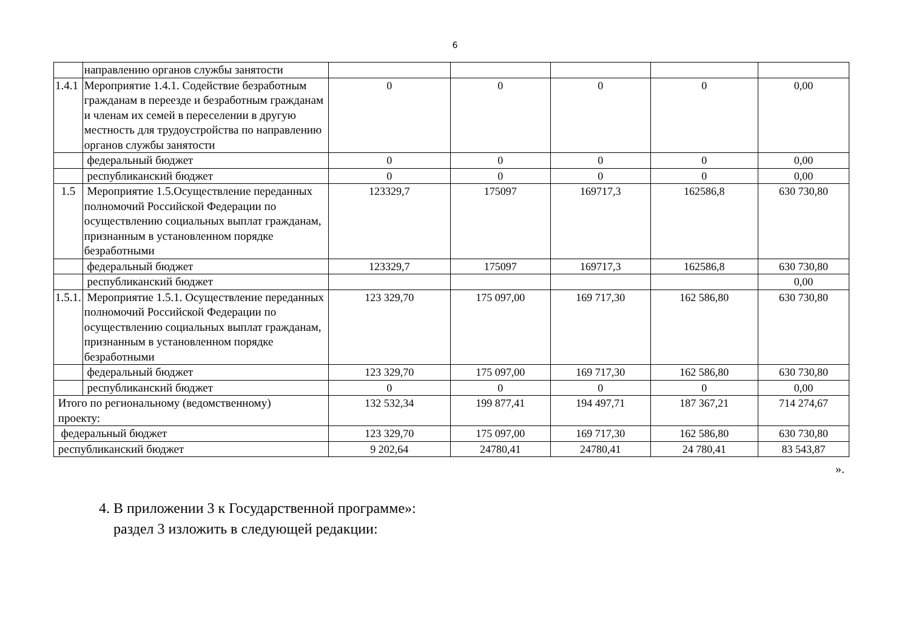6
| | направлению органов службы занятости | | | | | |
| 1.4.1 | Мероприятие 1.4.1. Содействие безработным гражданам в переезде и безработным гражданам и членам их семей в переселении в другую местность для трудоустройства по направлению органов службы занятости | 0 | 0 | 0 | 0 | 0,00 |
| | федеральный бюджет | 0 | 0 | 0 | 0 | 0,00 |
| | республиканский бюджет | 0 | 0 | 0 | 0 | 0,00 |
| 1.5 | Мероприятие 1.5.Осуществление переданных полномочий Российской Федерации по осуществлению социальных выплат гражданам, признанным в установленном порядке безработными | 123329,7 | 175097 | 169717,3 | 162586,8 | 630 730,80 |
| | федеральный бюджет | 123329,7 | 175097 | 169717,3 | 162586,8 | 630 730,80 |
| | республиканский бюджет | | | | | 0,00 |
| 1.5.1. | Мероприятие 1.5.1. Осуществление переданных полномочий Российской Федерации по осуществлению социальных выплат гражданам, признанным в установленном порядке безработными | 123 329,70 | 175 097,00 | 169 717,30 | 162 586,80 | 630 730,80 |
| | федеральный бюджет | 123 329,70 | 175 097,00 | 169 717,30 | 162 586,80 | 630 730,80 |
| | республиканский бюджет | 0 | 0 | 0 | 0 | 0,00 |
| Итого по региональному (ведомственному) проекту: | | 132 532,34 | 199 877,41 | 194 497,71 | 187 367,21 | 714 274,67 |
| федеральный бюджет | | 123 329,70 | 175 097,00 | 169 717,30 | 162 586,80 | 630 730,80 |
| республиканский бюджет | | 9 202,64 | 24780,41 | 24780,41 | 24 780,41 | 83 543,87 |
».
4. В приложении 3 к Государственной программе»:
раздел 3 изложить в следующей редакции: